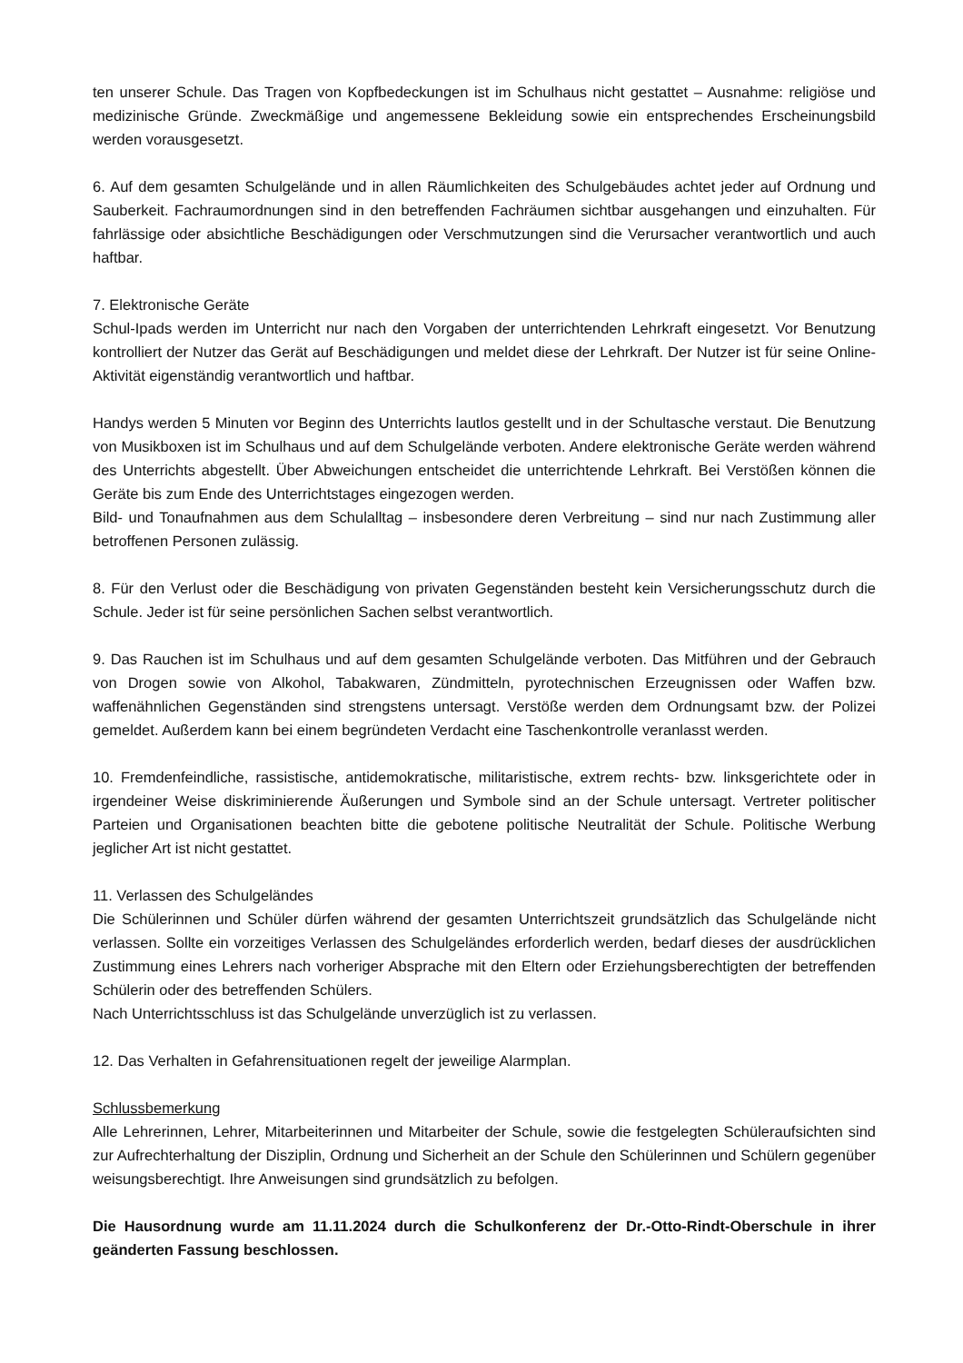ten unserer Schule. Das Tragen von Kopfbedeckungen ist im Schulhaus nicht gestattet – Ausnahme: religiöse und medizinische Gründe. Zweckmäßige und angemessene Bekleidung sowie ein entsprechendes Erscheinungsbild werden vorausgesetzt.
6. Auf dem gesamten Schulgelände und in allen Räumlichkeiten des Schulgebäudes achtet jeder auf Ordnung und Sauberkeit. Fachraumordnungen sind in den betreffenden Fachräumen sichtbar ausgehangen und einzuhalten. Für fahrlässige oder absichtliche Beschädigungen oder Verschmutzungen sind die Verursacher verantwortlich und auch haftbar.
7. Elektronische Geräte
Schul-Ipads werden im Unterricht nur nach den Vorgaben der unterrichtenden Lehrkraft eingesetzt. Vor Benutzung kontrolliert der Nutzer das Gerät auf Beschädigungen und meldet diese der Lehrkraft. Der Nutzer ist für seine Online-Aktivität eigenständig verantwortlich und haftbar.
Handys werden 5 Minuten vor Beginn des Unterrichts lautlos gestellt und in der Schultasche verstaut. Die Benutzung von Musikboxen ist im Schulhaus und auf dem Schulgelände verboten. Andere elektronische Geräte werden während des Unterrichts abgestellt. Über Abweichungen entscheidet die unterrichtende Lehrkraft. Bei Verstößen können die Geräte bis zum Ende des Unterrichtstages eingezogen werden.
Bild- und Tonaufnahmen aus dem Schulalltag – insbesondere deren Verbreitung – sind nur nach Zustimmung aller betroffenen Personen zulässig.
8. Für den Verlust oder die Beschädigung von privaten Gegenständen besteht kein Versicherungsschutz durch die Schule. Jeder ist für seine persönlichen Sachen selbst verantwortlich.
9. Das Rauchen ist im Schulhaus und auf dem gesamten Schulgelände verboten. Das Mitführen und der Gebrauch von Drogen sowie von Alkohol, Tabakwaren, Zündmitteln, pyrotechnischen Erzeugnissen oder Waffen bzw. waffenähnlichen Gegenständen sind strengstens untersagt. Verstöße werden dem Ordnungsamt bzw. der Polizei gemeldet. Außerdem kann bei einem begründeten Verdacht eine Taschenkontrolle veranlasst werden.
10. Fremdenfeindliche, rassistische, antidemokratische, militaristische, extrem rechts- bzw. linksgerichtete oder in irgendeiner Weise diskriminierende Äußerungen und Symbole sind an der Schule untersagt. Vertreter politischer Parteien und Organisationen beachten bitte die gebotene politische Neutralität der Schule. Politische Werbung jeglicher Art ist nicht gestattet.
11. Verlassen des Schulgeländes
Die Schülerinnen und Schüler dürfen während der gesamten Unterrichtszeit grundsätzlich das Schulgelände nicht verlassen. Sollte ein vorzeitiges Verlassen des Schulgeländes erforderlich werden, bedarf dieses der ausdrücklichen Zustimmung eines Lehrers nach vorheriger Absprache mit den Eltern oder Erziehungsberechtigten der betreffenden Schülerin oder des betreffenden Schülers.
Nach Unterrichtsschluss ist das Schulgelände unverzüglich ist zu verlassen.
12. Das Verhalten in Gefahrensituationen regelt der jeweilige Alarmplan.
Schlussbemerkung
Alle Lehrerinnen, Lehrer, Mitarbeiterinnen und Mitarbeiter der Schule, sowie die festgelegten Schüleraufsichten sind zur Aufrechterhaltung der Disziplin, Ordnung und Sicherheit an der Schule den Schülerinnen und Schülern gegenüber weisungsberechtigt. Ihre Anweisungen sind grundsätzlich zu befolgen.
Die Hausordnung wurde am 11.11.2024 durch die Schulkonferenz der Dr.-Otto-Rindt-Oberschule in ihrer geänderten Fassung beschlossen.